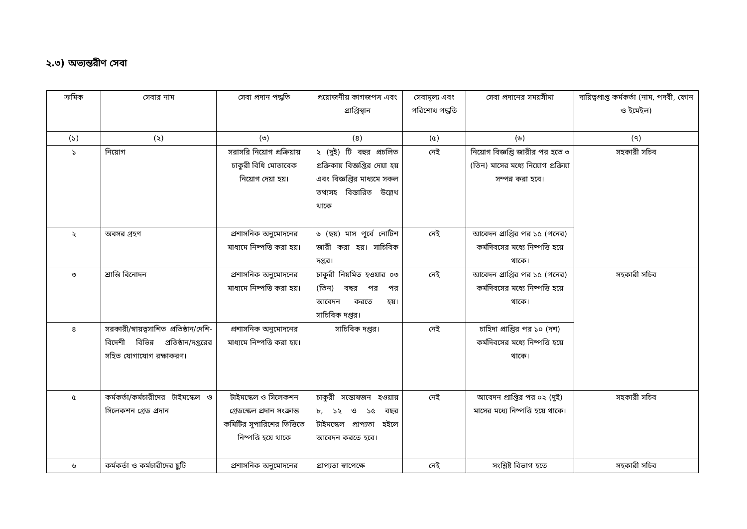২.৩) অভ্যন্তরীণ সেবা
| ক্রমিক | সেবার নাম | সেবা প্রদান পদ্ধতি | প্রয়োজনীয় কাগজপত্র এবং প্রাপ্তিস্থান | সেবামূল্য এবং পরিশোধ পদ্ধতি | সেবা প্রদানের সময়সীমা | দায়িত্বপ্রাপ্ত কর্মকর্তা (নাম, পদবী, ফোন ও ইমেইল) |
| --- | --- | --- | --- | --- | --- | --- |
| (১) | (২) | (৩) | (৪) | (৫) | (৬) | (৭) |
| ১ | নিয়োগ | সরাসরি নিয়োগ প্রক্রিয়ায় চাকুরী বিধি মোতাবেক নিয়োগ দেয়া হয়। | ২ (দুই) টি বহুর প্রচলিত প্রক্রিকায় বিজ্ঞপ্তির দেয়া হয় এবং বিজ্ঞপ্তির মাধ্যমে সকল তথ্যসহ বিস্তারিত উল্লেখ থাকে | নেই | নিয়োগ বিজ্ঞপ্তি জারীর পর হতে ৩ (তিন) মাসের মধ্যে নিয়োগ প্রক্রিয়া সম্পন্ন করা হবে। | সহকারী সচিব |
| ২ | অবসর গ্রহণ | প্রশাসনিক অনুমোদনের মাধ্যমে নিষ্পত্তি করা হয়। | ৬ (ছয়) মাস পূর্বে নোটিশ জারী করা হয়। সাচিবিক দপ্তর। | নেই | আবেদন প্রাপ্তির পর ১৫ (পনের) কর্মদিবসের মধ্যে নিষ্পত্তি হয়ে থাকে। | |
| ৩ | শ্রান্তি বিনোদন | প্রশাসনিক অনুমোদনের মাধ্যমে নিষ্পত্তি করা হয়। | চাকুরী নিয়মিত হওয়ার ০৩ (তিন) বছর পর পর আবেদন করতে হয়। সাচিবিক দপ্তর। | নেই | আবেদন প্রাপ্তির পর ১৫ (পনের) কর্মদিবসের মধ্যে নিষ্পত্তি হয়ে থাকে। | সহকারী সচিব |
| ৪ | সরকারী/স্বায়ত্বসাশিত প্রতিষ্ঠান/দেশি-বিদেশী বিভিন্ন প্রতিষ্ঠান/দপ্তরের সহিত যোগাযোগ রক্ষাকরণ। | প্রশাসনিক অনুমোদনের মাধ্যমে নিষ্পত্তি করা হয়। | সাচিবিক দপ্তর। | নেই | চাহিদা প্রাপ্তির পর ১০ (দশ) কর্মদিবসের মধ্যে নিষ্পত্তি হয়ে থাকে। | |
| ৫ | কর্মকর্তা/কর্মচারীদের টাইমস্কেল ও সিলেকশন গ্রেড প্রদান | টাইমস্কেল ও সিলেকশন গ্রেডস্কেল প্রদান সংক্রান্ত কমিটির সুপারিশের ভিত্তিতে নিষ্পত্তি হয়ে থাকে | চাকুরী সন্তোষজন হওয়ায় ৮, ১২ ও ১৫ বছর টাইমস্কেল প্রাপ্যতা হইলে আবেদন করতে হবে। | নেই | আবেদন প্রাপ্তির পর ০২ (দুই) মাসের মধ্যে নিষ্পত্তি হয়ে থাকে। | সহকারী সচিব |
| ৬ | কর্মকর্তা ও কর্মচারীদের ছুটি | প্রশাসনিক অনুমোদনের | প্রাপ্যতা স্বাপেক্ষে | নেই | সংশ্লিষ্ট বিভাগ হতে | সহকারী সচিব |